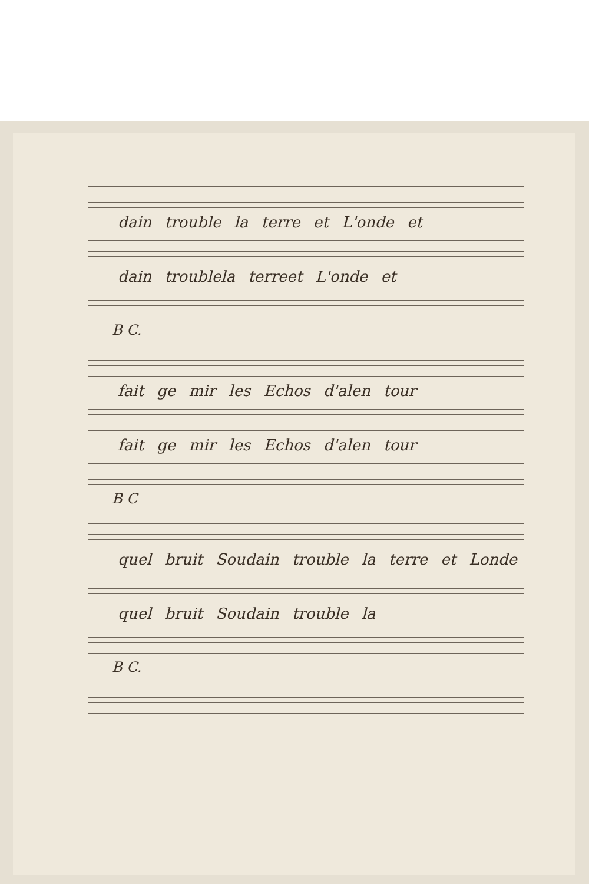dain trouble la terre et L'onde et
dain troublela terreet L'onde et
B C.
fait ge mir les Echos d'alen tour
fait ge mir les Echos d'alen tour
B C
quel bruit Soudain trouble la terre et Londe
quel bruit Soudain trouble la
B C.